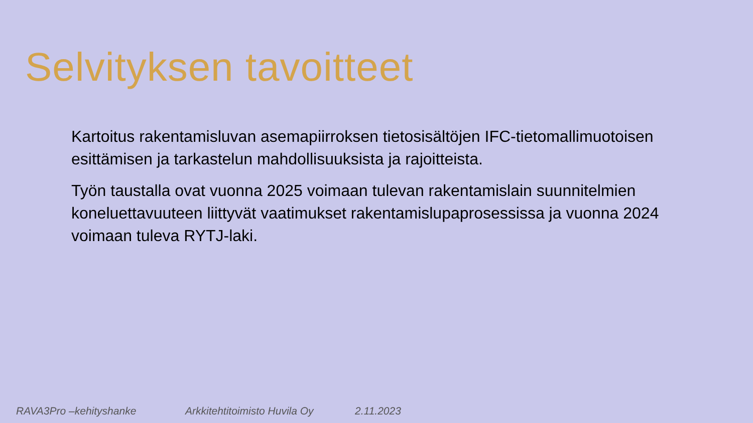Selvityksen tavoitteet
Kartoitus rakentamisluvan asemapiirroksen tietosisältöjen IFC-tietomallimuotoisen esittämisen ja tarkastelun mahdollisuuksista ja rajoitteista.
Työn taustalla ovat vuonna 2025 voimaan tulevan rakentamislain suunnitelmien koneluettavuuteen liittyvät vaatimukset rakentamislupaprosessissa ja vuonna 2024 voimaan tuleva RYTJ-laki.
RAVA3Pro –kehityshanke Arkkitehtitoimisto Huvila Oy 2.11.2023